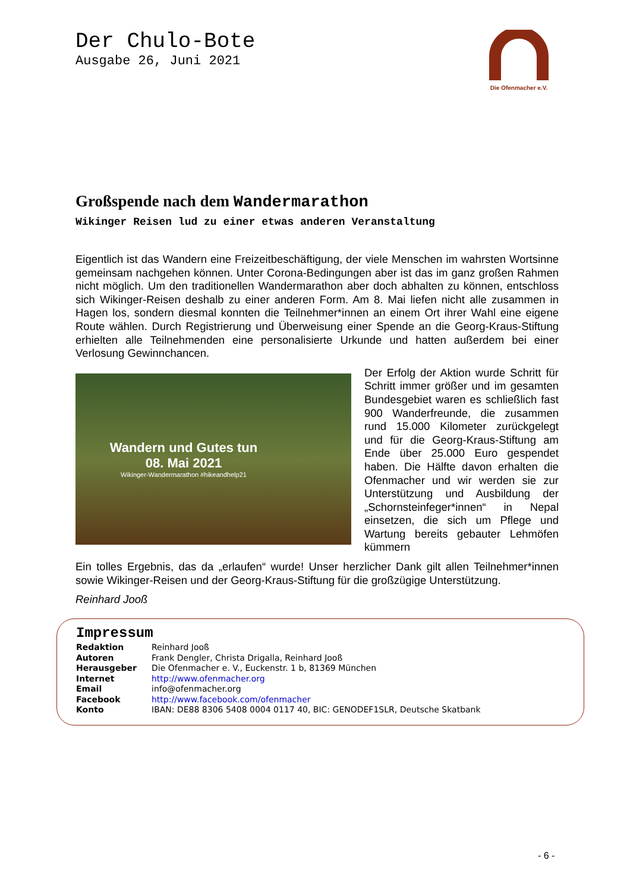Der Chulo-Bote
Ausgabe 26, Juni 2021
Die Ofenmacher e.V.
Großspende nach dem Wandermarathon
Wikinger Reisen lud zu einer etwas anderen Veranstaltung
Eigentlich ist das Wandern eine Freizeitbeschäftigung, der viele Menschen im wahrsten Wort­sinne gemeinsam nachgehen können. Unter Corona-Bedingungen aber ist das im ganz gro­ßen Rahmen nicht möglich. Um den traditionellen Wandermarathon aber doch abhalten zu können, entschloss sich Wikinger-Reisen deshalb zu einer anderen Form. Am 8. Mai liefen nicht alle zusammen in Hagen los, sondern diesmal konnten die Teilnehmer*innen an einem Ort ihrer Wahl eine eigene Route wählen. Durch Registrierung und Überweisung einer Spende an die Georg-Kraus-Stiftung erhielten alle Teilnehmenden eine personalisierte Urkunde und hatten außerdem bei einer Verlosung Gewinnchancen.
Wandern und Gutes tun
08. Mai 2021
Wikinger-Wandermarathon #hikeandhelp21
Der Erfolg der Aktion wurde Schritt für Schritt immer größer und im gesam­ten Bundesgebiet waren es schließ­lich fast 900 Wanderfreunde, die zu­sammen rund 15.000 Kilometer zu­rückgelegt und für die Georg-Kraus-Stiftung am Ende über 25.000 Euro gespendet haben. Die Hälfte davon erhalten die Ofenmacher und wir wer­den sie zur Unterstützung und Ausbil­dung der „Schornsteinfeger*innen“ in Nepal einsetzen, die sich um Pflege und Wartung bereits gebauter Lehmöfen kümmern
Ein tolles Ergebnis, das da „erlaufen“ wurde! Unser herzlicher Dank gilt allen Teilnehmer*innen sowie Wikinger-Reisen und der Georg-Kraus-Stiftung für die großzügige Unterstützung.
Reinhard Jooß
Impressum
| Redaktion | Reinhard Jooß |
| Autoren | Frank Dengler, Christa Drigalla, Reinhard Jooß |
| Herausgeber | Die Ofenmacher e. V., Euckenstr. 1 b, 81369 München |
| Internet | http://www.ofenmacher.org |
| Email | info@ofenmacher.org |
| Facebook | http://www.facebook.com/ofenmacher |
| Konto | IBAN: DE88 8306 5408 0004 0117 40, BIC: GENODEF1SLR, Deutsche Skatbank |
- 6 -